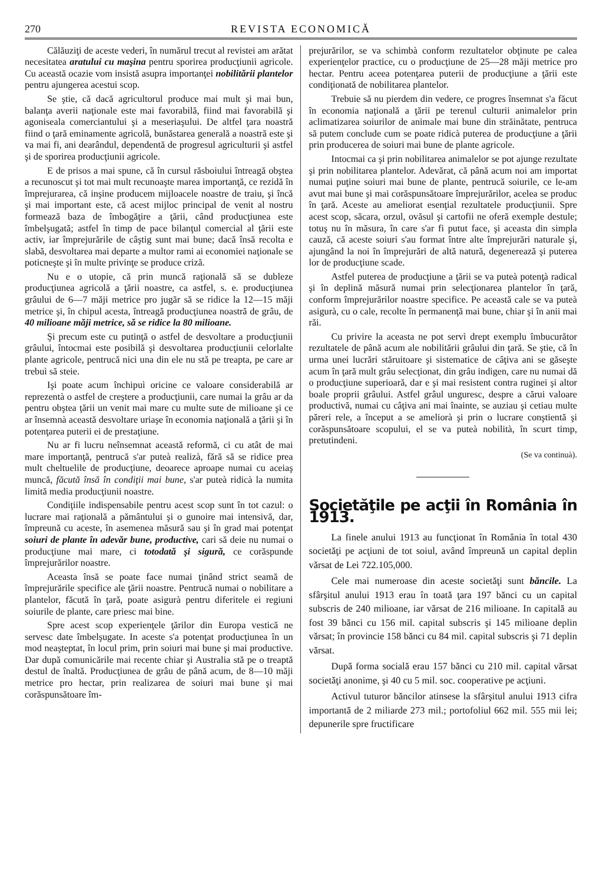270 REVISTA ECONOMICĂ
Călăuziţi de aceste vederi, în numărul trecut al revistei am arătat necesitatea aratului cu maşina pentru sporirea producţiunii agricole. Cu această ocazie vom insistă asupra importanţei nobilitării plantelor pentru ajungerea acestui scop.
Se ştie, că dacă agricultorul produce mai mult şi mai bun, balanţa averii naţionale este mai favorabilă, fiind mai favorabilă şi agoniseala comerciantului şi a meseriaşului. De altfel ţara noastră fiind o ţară eminamente agricolă, bunăstarea generală a noastră este şi va mai fi, ani dearândul, dependentă de progresul agriculturii şi astfel şi de sporirea producţiunii agricole.
E de prisos a mai spune, că în cursul răsboiului întreagă obştea a recunoscut şi tot mai mult recunoaşte marea importanţă, ce rezidă în împrejurarea, că inşine producem mijloacele noastre de traiu, şi încă şi mai important este, că acest mijloc principal de venit al nostru formează baza de îmbogăţire a ţării, când producţiunea este îmbelşugată; astfel în timp de pace bilanţul comercial al ţării este activ, iar împrejurările de câştig sunt mai bune; dacă însă recolta e slabă, desvoltarea mai departe a multor rami ai economiei naţionale se poticneşte şi în multe privinţe se produce criză.
Nu e o utopie, că prin muncă raţională să se dubleze producţiunea agricolă a ţării noastre, ca astfel, s. e. producţiunea grâului de 6—7 măji metrice pro jugăr să se ridice la 12—15 măji metrice şi, în chipul acesta, întreagă producţiunea noastră de grâu, de 40 milioane măji metrice, să se ridice la 80 milioane.
Şi precum este cu putinţă o astfel de desvoltare a producţiunii grâului, întocmai este posibilă şi desvoltarea producţiunii celorlalte plante agricole, pentrucă nici una din ele nu stă pe treapta, pe care ar trebuì să steie.
Işi poate acum închipuì oricine ce valoare considerabilă ar reprezentà o astfel de creştere a producţiunii, care numai la grâu ar da pentru obştea ţării un venit mai mare cu multe sute de milioane şi ce ar însemnà această desvoltare uriaşe în economia naţională a ţării şi în potenţarea puterii ei de prestaţiune.
Nu ar fi lucru neînsemnat această reformă, ci cu atât de mai mare importanţă, pentrucă s'ar puteà realizà, fără să se ridice prea mult cheltuelile de producţiune, deoarece aproape numai cu aceiaş muncă, făcută însă în condiţii mai bune, s'ar puteà ridicà la numita limită media producţiunii noastre.
Condiţiile indispensabile pentru acest scop sunt în tot cazul: o lucrare mai raţională a pământului şi o gunoire mai intensivă, dar, împreună cu aceste, în asemenea măsură sau şi în grad mai potenţat soiuri de plante în adevăr bune, productive, cari să deie nu numai o producţiune mai mare, ci totodată şi sigură, ce corăspunde împrejurărilor noastre.
Aceasta însă se poate face numai ţinând strict seamă de împrejurările specifice ale ţării noastre. Pentrucă numai o nobilitare a plantelor, făcută în ţară, poate asigurà pentru diferitele ei regiuni soiurile de plante, care priesc mai bine.
Spre acest scop experienţele ţărilor din Europa vestică ne servesc date îmbelşugate. In aceste s'a potenţat producţiunea în un mod neaşteptat, în locul prim, prin soiuri mai bune şi mai productive. Dar după comunicările mai recente chiar şi Australia stă pe o treaptă destul de înaltă. Producţiunea de grâu de până acum, de 8—10 măji metrice pro hectar, prin realizarea de soiuri mai bune şi mai corăspunsătoare îm-
prejurărilor, se va schimbà conform rezultatelor obţinute pe calea experienţelor practice, cu o producţiune de 25—28 măji metrice pro hectar. Pentru aceea potenţarea puterii de producţiune a ţării este condiţionată de nobilitarea plantelor.
Trebuie să nu pierdem din vedere, ce progres însemnat s'a făcut în economia naţională a ţării pe terenul culturii animalelor prin aclimatizarea soiurilor de animale mai bune din străinătate, pentruca să putem conclude cum se poate ridicà puterea de producţiune a ţării prin producerea de soiuri mai bune de plante agricole.
Intocmai ca şi prin nobilitarea animalelor se pot ajunge rezultate şi prin nobilitarea plantelor. Adevărat, că până acum noi am importat numai puţine soiuri mai bune de plante, pentrucă soiurile, ce le-am avut mai bune şi mai corăspunsătoare împrejurărilor, acelea se produc în ţară. Aceste au ameliorat esenţial rezultatele producţiunii. Spre acest scop, săcara, orzul, ovăsul şi cartofii ne oferă exemple destule; totuş nu în măsura, în care s'ar fi putut face, şi aceasta din simpla cauză, că aceste soiuri s'au format între alte împrejurări naturale şi, ajungând la noi în împrejurări de altă natură, degenerează şi puterea lor de producţiune scade.
Astfel puterea de producţiune a ţării se va puteà potenţà radical şi în deplină măsură numai prin selecţionarea plantelor în ţară, conform împrejurărilor noastre specifice. Pe această cale se va puteà asigurà, cu o cale, recolte în permanenţă mai bune, chiar şi în anii mai răi.
Cu privire la aceasta ne pot servì drept exemplu îmbucurător rezultatele de până acum ale nobilitării grâului din ţară. Se ştie, că în urma unei lucrări stăruitoare şi sistematice de câţiva ani se găseşte acum în ţară mult grâu selecţionat, din grâu indigen, care nu numai dă o producţiune superioară, dar e şi mai resistent contra ruginei şi altor boale proprii grâului. Astfel grâul unguresc, despre a cărui valoare productivă, numai cu câţiva ani mai înainte, se auziau şi cetiau multe păreri rele, a început a se ameliorà şi prin o lucrare conştientă şi corăspunsătoare scopului, el se va puteà nobilità, în scurt timp, pretutindeni.
(Se va continuà).
Societăţile pe acţii în România în 1913.
La finele anului 1913 au funcţionat în România în total 430 societăţi pe acţiuni de tot soiul, având împreună un capital deplin vărsat de Lei 722.105,000.
Cele mai numeroase din aceste societăţi sunt băncile. La sfârşitul anului 1913 erau în toată ţara 197 bănci cu un capital subscris de 240 milioane, iar vărsat de 216 milioane. In capitală au fost 39 bănci cu 156 mil. capital subscris şi 145 milioane deplin vărsat; în provincie 158 bănci cu 84 mil. capital subscris şi 71 deplin vărsat.
După forma socială erau 157 bănci cu 210 mil. capital vărsat societăţi anonime, şi 40 cu 5 mil. soc. cooperative pe acţiuni.
Activul tuturor băncilor atinsese la sfârşitul anului 1913 cifra importantă de 2 miliarde 273 mil.; portofoliul 662 mil. 555 mii lei; depunerile spre fructificare